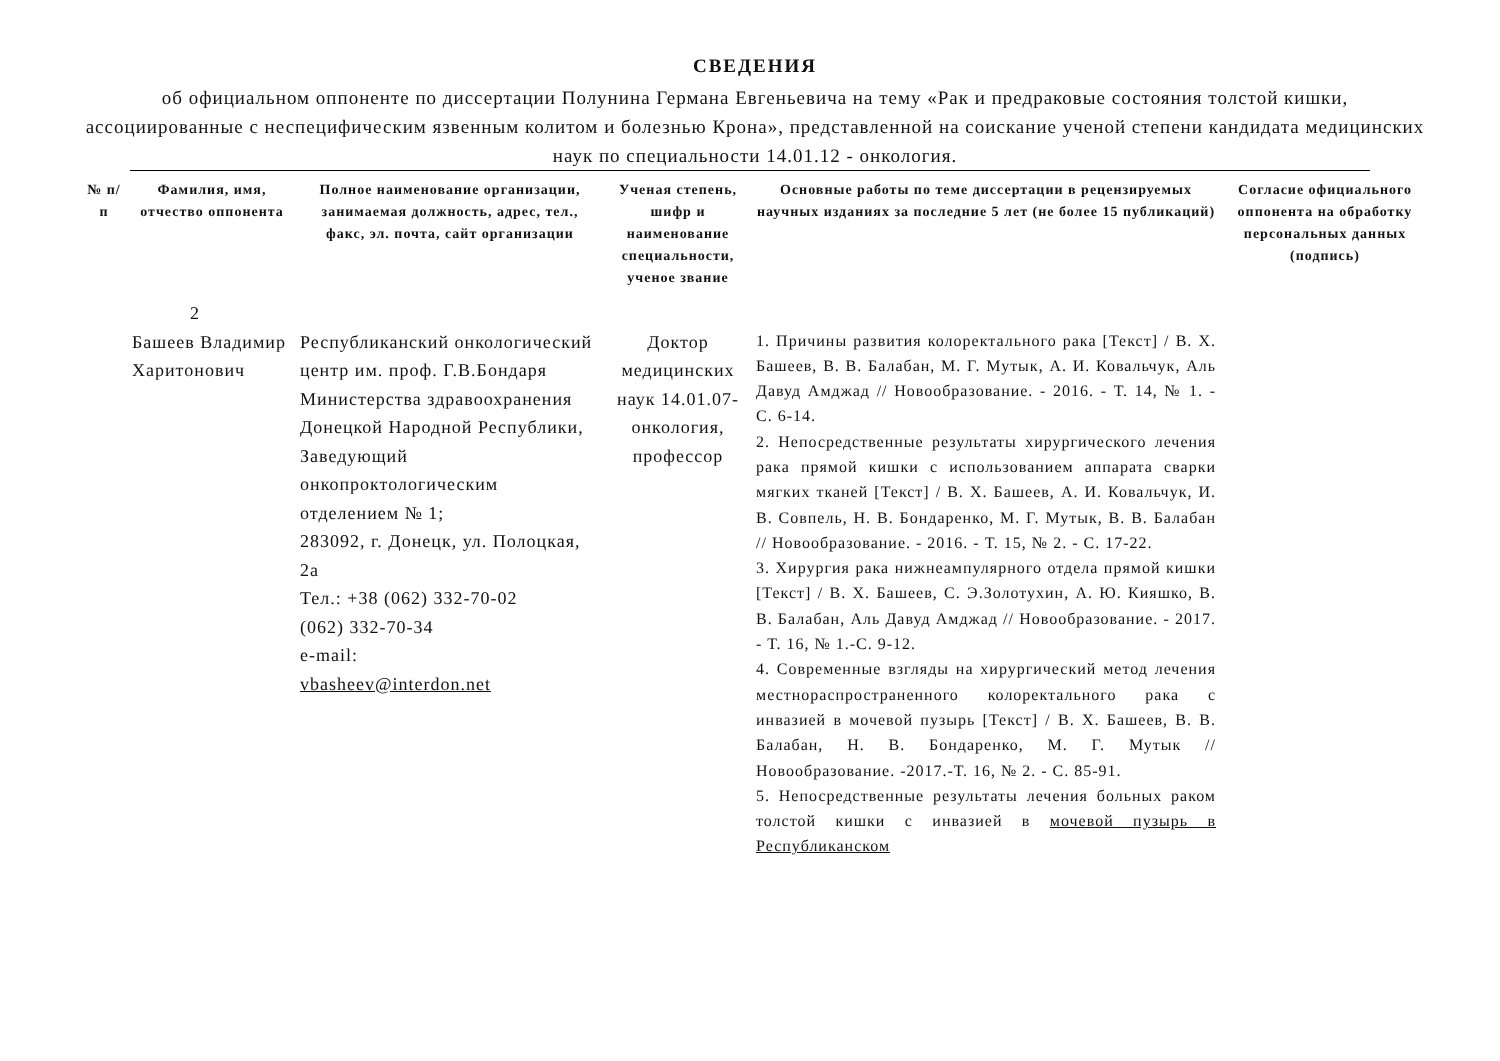СВЕДЕНИЯ
об официальном оппоненте по диссертации Полунина Германа Евгеньевича на тему «Рак и предраковые состояния толстой кишки, ассоциированные с неспецифическим язвенным колитом и болезнью Крона», представленной на соискание ученой степени кандидата медицинских наук по специальности 14.01.12 - онкология.
| № п/п | Фамилия, имя, отчество оппонента | Полное наименование организации, занимаемая должность, адрес, тел., факс, эл. почта, сайт организации | Ученая степень, шифр и наименование специальности, ученое звание | Основные работы по теме диссертации в рецензируемых научных изданиях за последние 5 лет (не более 15 публикаций) | Согласие официального оппонента на обработку персональных данных (подпись) |
| --- | --- | --- | --- | --- | --- |
| 2 | | | | | |
| | Башеев Владимир Харитонович | Республиканский онкологический центр им. проф. Г.В.Бондаря Министерства здравоохранения Донецкой Народной Республики, Заведующий онкопроктологическим отделением № 1; 283092, г. Донецк, ул. Полоцкая, 2а Тел.: +38 (062) 332-70-02 (062) 332-70-34 e-mail: vbasheev@interdon.net | Доктор медицинских наук 14.01.07- онкология, профессор | 1. Причины развития колоректального рака [Текст] / В. Х. Башеев, В. В. Балабан, М. Г. Мутык, А. И. Ковальчук, Аль Давуд Амджад // Новообразование. - 2016. - Т. 14, № 1. - С. 6-14. 2. Непосредственные результаты хирургического лечения рака прямой кишки с использованием аппарата сварки мягких тканей [Текст] / В. Х. Башеев, А. И. Ковальчук, И. В. Совпель, Н. В. Бондаренко, М. Г. Мутык, В. В. Балабан // Новообразование. - 2016. - Т. 15, № 2. - С. 17-22. 3. Хирургия рака нижнеампулярного отдела прямой кишки [Текст] / В. Х. Башеев, С. Э.Золотухин, А. Ю. Кияшко, В. В. Балабан, Аль Давуд Амджад // Новообразование. - 2017. - Т. 16, № 1.-С. 9-12. 4. Современные взгляды на хирургический метод лечения местнораспространенного колоректального рака с инвазией в мочевой пузырь [Текст] / В. Х. Башеев, В. В. Балабан, Н. В. Бондаренко, М. Г. Мутык // Новообразование. -2017.-Т. 16, № 2. - С. 85-91. 5. Непосредственные результаты лечения больных раком толстой кишки с инвазией в мочевой пузырь в Республиканском | |